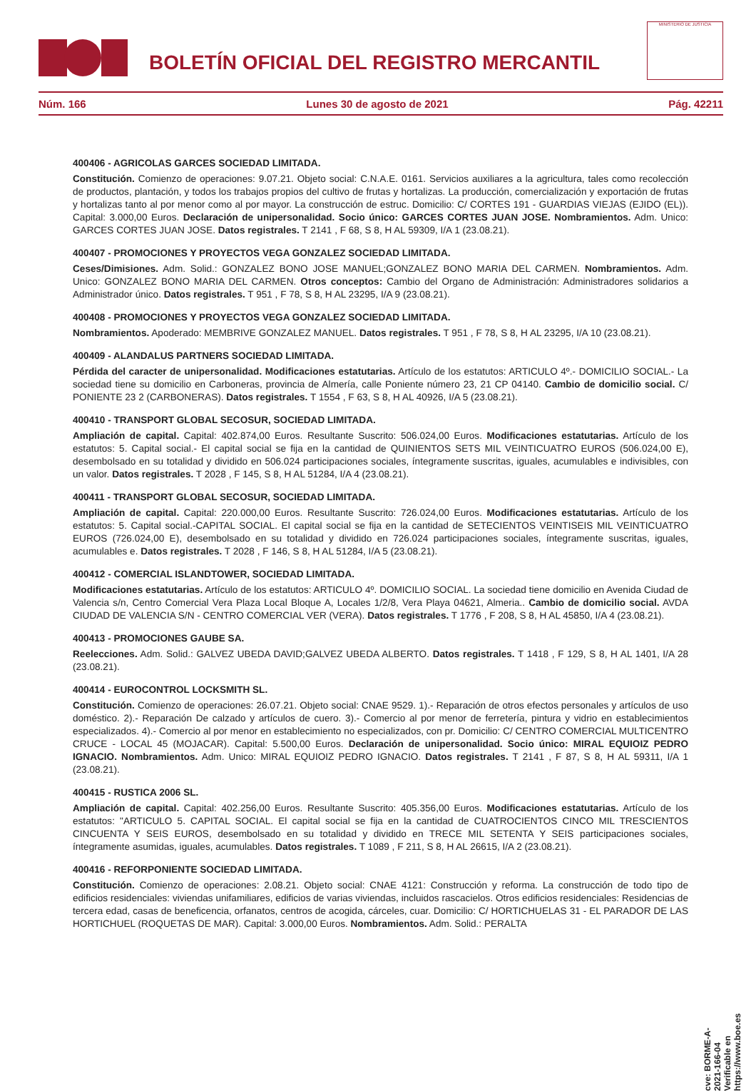BOLETÍN OFICIAL DEL REGISTRO MERCANTIL
MINISTERIO DE JUSTICIA
Núm. 166 Lunes 30 de agosto de 2021 Pág. 42211
400406 - AGRICOLAS GARCES SOCIEDAD LIMITADA.
Constitución. Comienzo de operaciones: 9.07.21. Objeto social: C.N.A.E. 0161. Servicios auxiliares a la agricultura, tales como recolección de productos, plantación, y todos los trabajos propios del cultivo de frutas y hortalizas. La producción, comercialización y exportación de frutas y hortalizas tanto al por menor como al por mayor. La construcción de estruc. Domicilio: C/ CORTES 191 - GUARDIAS VIEJAS (EJIDO (EL)). Capital: 3.000,00 Euros. Declaración de unipersonalidad. Socio único: GARCES CORTES JUAN JOSE. Nombramientos. Adm. Unico: GARCES CORTES JUAN JOSE. Datos registrales. T 2141 , F 68, S 8, H AL 59309, I/A 1 (23.08.21).
400407 - PROMOCIONES Y PROYECTOS VEGA GONZALEZ SOCIEDAD LIMITADA.
Ceses/Dimisiones. Adm. Solid.: GONZALEZ BONO JOSE MANUEL;GONZALEZ BONO MARIA DEL CARMEN. Nombramientos. Adm. Unico: GONZALEZ BONO MARIA DEL CARMEN. Otros conceptos: Cambio del Organo de Administración: Administradores solidarios a Administrador único. Datos registrales. T 951 , F 78, S 8, H AL 23295, I/A 9 (23.08.21).
400408 - PROMOCIONES Y PROYECTOS VEGA GONZALEZ SOCIEDAD LIMITADA.
Nombramientos. Apoderado: MEMBRIVE GONZALEZ MANUEL. Datos registrales. T 951 , F 78, S 8, H AL 23295, I/A 10 (23.08.21).
400409 - ALANDALUS PARTNERS SOCIEDAD LIMITADA.
Pérdida del caracter de unipersonalidad. Modificaciones estatutarias. Artículo de los estatutos: ARTICULO 4º.- DOMICILIO SOCIAL.- La sociedad tiene su domicilio en Carboneras, provincia de Almería, calle Poniente número 23, 21 CP 04140. Cambio de domicilio social. C/ PONIENTE 23 2 (CARBONERAS). Datos registrales. T 1554 , F 63, S 8, H AL 40926, I/A 5 (23.08.21).
400410 - TRANSPORT GLOBAL SECOSUR, SOCIEDAD LIMITADA.
Ampliación de capital. Capital: 402.874,00 Euros. Resultante Suscrito: 506.024,00 Euros. Modificaciones estatutarias. Artículo de los estatutos: 5. Capital social.- El capital social se fija en la cantidad de QUINIENTOS SETS MIL VEINTICUATRO EUROS (506.024,00 E), desembolsado en su totalidad y dividido en 506.024 participaciones sociales, íntegramente suscritas, iguales, acumulables e indivisibles, con un valor. Datos registrales. T 2028 , F 145, S 8, H AL 51284, I/A 4 (23.08.21).
400411 - TRANSPORT GLOBAL SECOSUR, SOCIEDAD LIMITADA.
Ampliación de capital. Capital: 220.000,00 Euros. Resultante Suscrito: 726.024,00 Euros. Modificaciones estatutarias. Artículo de los estatutos: 5. Capital social.-CAPITAL SOCIAL. El capital social se fija en la cantidad de SETECIENTOS VEINTISEIS MIL VEINTICUATRO EUROS (726.024,00 E), desembolsado en su totalidad y dividido en 726.024 participaciones sociales, íntegramente suscritas, iguales, acumulables e. Datos registrales. T 2028 , F 146, S 8, H AL 51284, I/A 5 (23.08.21).
400412 - COMERCIAL ISLANDTOWER, SOCIEDAD LIMITADA.
Modificaciones estatutarias. Artículo de los estatutos: ARTICULO 4º. DOMICILIO SOCIAL. La sociedad tiene domicilio en Avenida Ciudad de Valencia s/n, Centro Comercial Vera Plaza Local Bloque A, Locales 1/2/8, Vera Playa 04621, Almeria.. Cambio de domicilio social. AVDA CIUDAD DE VALENCIA S/N - CENTRO COMERCIAL VER (VERA). Datos registrales. T 1776 , F 208, S 8, H AL 45850, I/A 4 (23.08.21).
400413 - PROMOCIONES GAUBE SA.
Reelecciones. Adm. Solid.: GALVEZ UBEDA DAVID;GALVEZ UBEDA ALBERTO. Datos registrales. T 1418 , F 129, S 8, H AL 1401, I/A 28 (23.08.21).
400414 - EUROCONTROL LOCKSMITH SL.
Constitución. Comienzo de operaciones: 26.07.21. Objeto social: CNAE 9529. 1).- Reparación de otros efectos personales y artículos de uso doméstico. 2).- Reparación De calzado y artículos de cuero. 3).- Comercio al por menor de ferretería, pintura y vidrio en establecimientos especializados. 4).- Comercio al por menor en establecimiento no especializados, con pr. Domicilio: C/ CENTRO COMERCIAL MULTICENTRO CRUCE - LOCAL 45 (MOJACAR). Capital: 5.500,00 Euros. Declaración de unipersonalidad. Socio único: MIRAL EQUIOIZ PEDRO IGNACIO. Nombramientos. Adm. Unico: MIRAL EQUIOIZ PEDRO IGNACIO. Datos registrales. T 2141 , F 87, S 8, H AL 59311, I/A 1 (23.08.21).
400415 - RUSTICA 2006 SL.
Ampliación de capital. Capital: 402.256,00 Euros. Resultante Suscrito: 405.356,00 Euros. Modificaciones estatutarias. Artículo de los estatutos: "ARTICULO 5. CAPITAL SOCIAL. El capital social se fija en la cantidad de CUATROCIENTOS CINCO MIL TRESCIENTOS CINCUENTA Y SEIS EUROS, desembolsado en su totalidad y dividido en TRECE MIL SETENTA Y SEIS participaciones sociales, íntegramente asumidas, iguales, acumulables. Datos registrales. T 1089 , F 211, S 8, H AL 26615, I/A 2 (23.08.21).
400416 - REFORPONIENTE SOCIEDAD LIMITADA.
Constitución. Comienzo de operaciones: 2.08.21. Objeto social: CNAE 4121: Construcción y reforma. La construcción de todo tipo de edificios residenciales: viviendas unifamiliares, edificios de varias viviendas, incluidos rascacielos. Otros edificios residenciales: Residencias de tercera edad, casas de beneficencia, orfanatos, centros de acogida, cárceles, cuar. Domicilio: C/ HORTICHUELAS 31 - EL PARADOR DE LAS HORTICHUEL (ROQUETAS DE MAR). Capital: 3.000,00 Euros. Nombramientos. Adm. Solid.: PERALTA
cve: BORME-A-2021-166-04
Verificable en https://www.boe.es